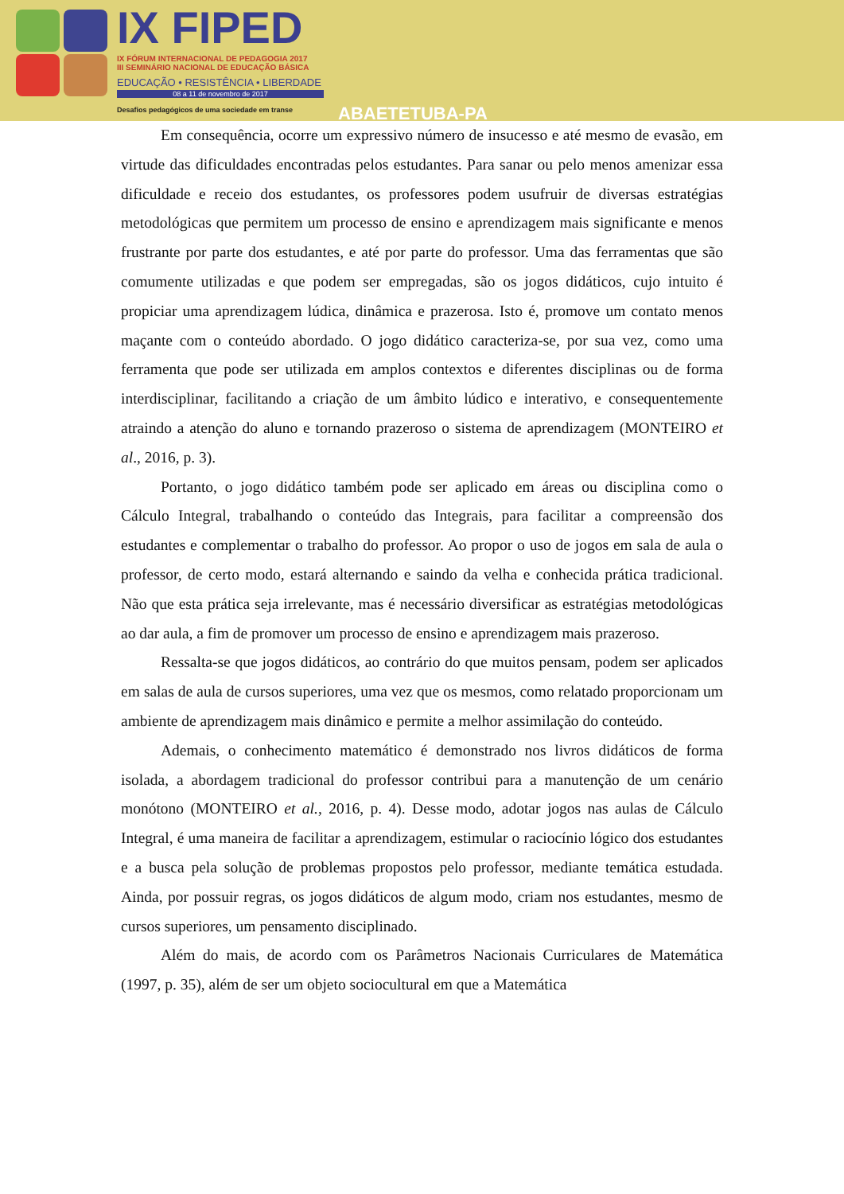IX FIPED
IX FÓRUM INTERNACIONAL DE PEDAGOGIA 2017
III SEMINÁRIO NACIONAL DE EDUCAÇÃO BÁSICA
EDUCAÇÃO • RESISTÊNCIA • LIBERDADE
08 a 11 de novembro de 2017
Desafios pedagógicos de uma sociedade em transe
ABAETETUBA-PA
Em consequência, ocorre um expressivo número de insucesso e até mesmo de evasão, em virtude das dificuldades encontradas pelos estudantes. Para sanar ou pelo menos amenizar essa dificuldade e receio dos estudantes, os professores podem usufruir de diversas estratégias metodológicas que permitem um processo de ensino e aprendizagem mais significante e menos frustrante por parte dos estudantes, e até por parte do professor. Uma das ferramentas que são comumente utilizadas e que podem ser empregadas, são os jogos didáticos, cujo intuito é propiciar uma aprendizagem lúdica, dinâmica e prazerosa. Isto é, promove um contato menos maçante com o conteúdo abordado. O jogo didático caracteriza-se, por sua vez, como uma ferramenta que pode ser utilizada em amplos contextos e diferentes disciplinas ou de forma interdisciplinar, facilitando a criação de um âmbito lúdico e interativo, e consequentemente atraindo a atenção do aluno e tornando prazeroso o sistema de aprendizagem (MONTEIRO et al., 2016, p. 3).
Portanto, o jogo didático também pode ser aplicado em áreas ou disciplina como o Cálculo Integral, trabalhando o conteúdo das Integrais, para facilitar a compreensão dos estudantes e complementar o trabalho do professor. Ao propor o uso de jogos em sala de aula o professor, de certo modo, estará alternando e saindo da velha e conhecida prática tradicional. Não que esta prática seja irrelevante, mas é necessário diversificar as estratégias metodológicas ao dar aula, a fim de promover um processo de ensino e aprendizagem mais prazeroso.
Ressalta-se que jogos didáticos, ao contrário do que muitos pensam, podem ser aplicados em salas de aula de cursos superiores, uma vez que os mesmos, como relatado proporcionam um ambiente de aprendizagem mais dinâmico e permite a melhor assimilação do conteúdo.
Ademais, o conhecimento matemático é demonstrado nos livros didáticos de forma isolada, a abordagem tradicional do professor contribui para a manutenção de um cenário monótono (MONTEIRO et al., 2016, p. 4). Desse modo, adotar jogos nas aulas de Cálculo Integral, é uma maneira de facilitar a aprendizagem, estimular o raciocínio lógico dos estudantes e a busca pela solução de problemas propostos pelo professor, mediante temática estudada. Ainda, por possuir regras, os jogos didáticos de algum modo, criam nos estudantes, mesmo de cursos superiores, um pensamento disciplinado.
Além do mais, de acordo com os Parâmetros Nacionais Curriculares de Matemática (1997, p. 35), além de ser um objeto sociocultural em que a Matemática